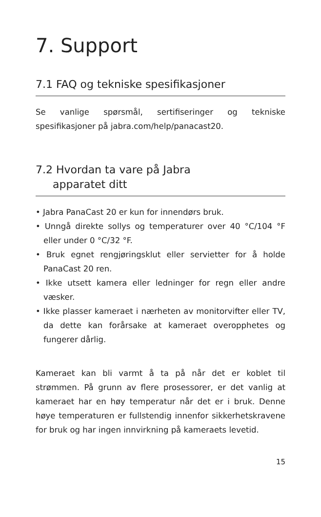7. Support
7.1 FAQ og tekniske spesifikasjoner
Se vanlige spørsmål, sertifiseringer og tekniske spesifikasjoner på jabra.com/help/panacast20.
7.2 Hvordan ta vare på Jabra
apparatet ditt
• Jabra PanaCast 20 er kun for innendørs bruk.
• Unngå direkte sollys og temperaturer over 40 °C/104 °F eller under 0 °C/32 °F.
• Bruk egnet rengjøringsklut eller servietter for å holde PanaCast 20 ren.
• Ikke utsett kamera eller ledninger for regn eller andre væsker.
• Ikke plasser kameraet i nærheten av monitorvifter eller TV, da dette kan forårsake at kameraet overopphetes og fungerer dårlig.
Kameraet kan bli varmt å ta på når det er koblet til strømmen. På grunn av flere prosessorer, er det vanlig at kameraet har en høy temperatur når det er i bruk. Denne høye temperaturen er fullstendig innenfor sikkerhetskravene for bruk og har ingen innvirkning på kameraets levetid.
15